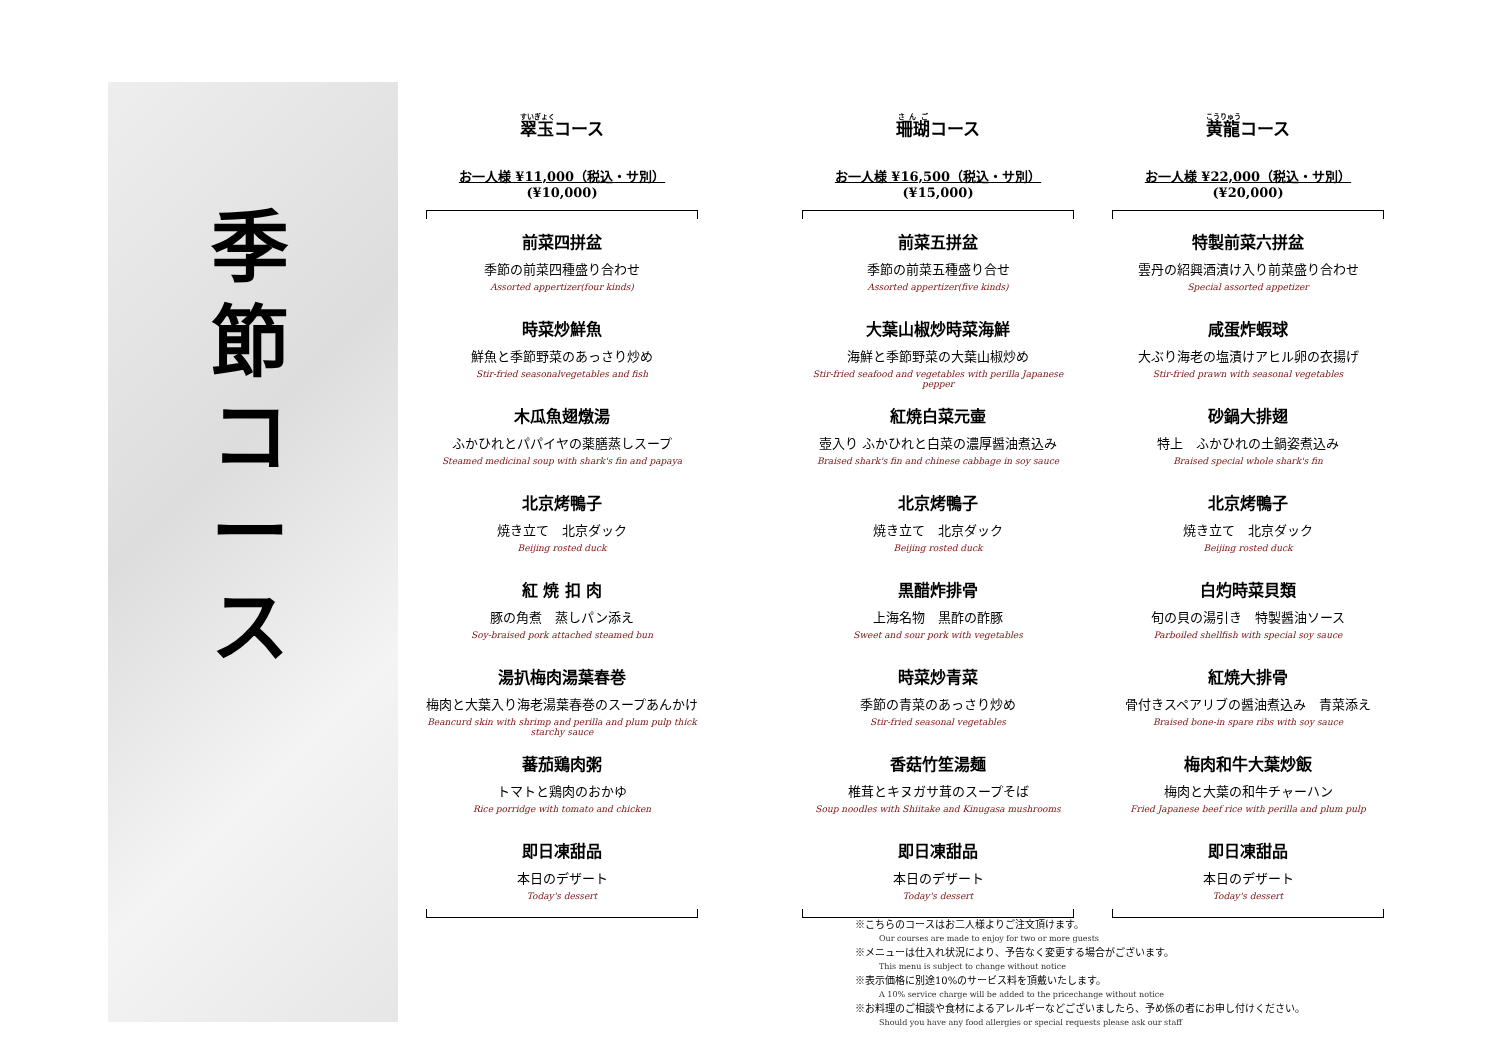季
節
コ
ー
ス
翠玉コース
お一人様 ¥11,000（税込・サ別）
(¥10,000)
前菜四拼盆
季節の前菜四種盛り合わせ
Assorted appertizer(four kinds)
時菜炒鮮魚
鮮魚と季節野菜のあっさり炒め
Stir-fried seasonalvegetables and fish
木瓜魚翅燉湯
ふかひれとパパイヤの薬膳蒸しスープ
Steamed medicinal soup with shark's fin and papaya
北京烤鴨子
焼き立て　北京ダック
Beijing rosted duck
紅 焼 扣 肉
豚の角煮　蒸しパン添え
Soy-braised pork attached steamed bun
湯扒梅肉湯葉春巻
梅肉と大葉入り海老湯葉春巻のスープあんかけ
Beancurd skin with shrimp and perilla and plum pulp thick starchy sauce
蕃茄鶏肉粥
トマトと鶏肉のおかゆ
Rice porridge with tomato and chicken
即日凍甜品
本日のデザート
Today's dessert
珊瑚コース
お一人様 ¥16,500（税込・サ別）
(¥15,000)
前菜五拼盆
季節の前菜五種盛り合せ
Assorted appertizer(five kinds)
大葉山椒炒時菜海鮮
海鮮と季節野菜の大葉山椒炒め
Stir-fried seafood and vegetables with perilla Japanese pepper
紅焼白菜元壷
壺入り ふかひれと白菜の濃厚醤油煮込み
Braised shark's fin and chinese cabbage in soy sauce
北京烤鴨子
焼き立て　北京ダック
Beijing rosted duck
黒醋炸排骨
上海名物　黒酢の酢豚
Sweet and sour pork with vegetables
時菜炒青菜
季節の青菜のあっさり炒め
Stir-fried seasonal vegetables
香菇竹笙湯麺
椎茸とキヌガサ茸のスープそば
Soup noodles with Shiitake and Kinugasa mushrooms
即日凍甜品
本日のデザート
Today's dessert
黄龍コース
お一人様 ¥22,000（税込・サ別）
(¥20,000)
特製前菜六拼盆
雲丹の紹興酒漬け入り前菜盛り合わせ
Special assorted appetizer
咸蛋炸蝦球
大ぶり海老の塩漬けアヒル卵の衣揚げ
Stir-fried prawn with seasonal vegetables
砂鍋大排翅
特上　ふかひれの土鍋姿煮込み
Braised special whole shark's fin
北京烤鴨子
焼き立て　北京ダック
Beijing rosted duck
白灼時菜貝類
旬の貝の湯引き　特製醤油ソース
Parboiled shellfish with special soy sauce
紅焼大排骨
骨付きスペアリブの醤油煮込み　青菜添え
Braised bone-in spare ribs with soy sauce
梅肉和牛大葉炒飯
梅肉と大葉の和牛チャーハン
Fried Japanese beef rice with perilla and plum pulp
即日凍甜品
本日のデザート
Today's dessert
※こちらのコースはお二人様よりご注文頂けます。
Our courses are made to enjoy for two or more guests
※メニューは仕入れ状況により、予告なく変更する場合がございます。
This menu is subject to change without notice
※表示価格に別途10%のサービス料を頂戴いたします。
A 10% service charge will be added to the pricechange without notice
※お料理のご相談や食材によるアレルギーなどございましたら、予め係の者にお申し付けください。
Should you have any food allergies or special requests please ask our staff